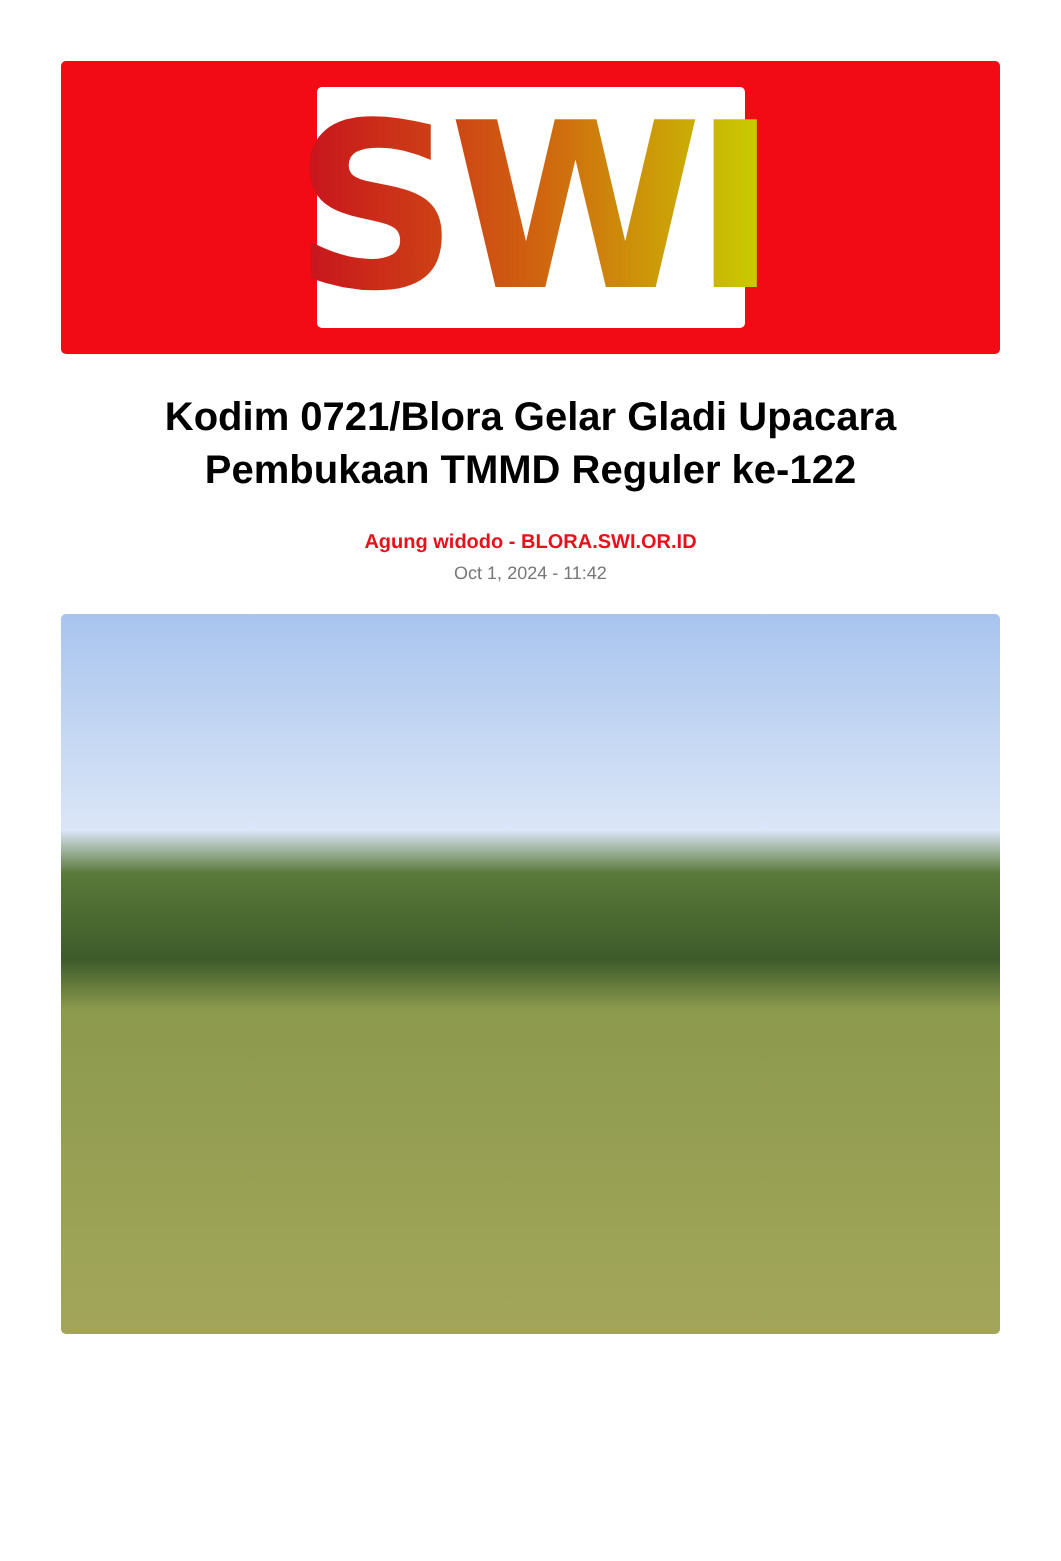SWI
Kodim 0721/Blora Gelar Gladi Upacara Pembukaan TMMD Reguler ke-122
Agung widodo - BLORA.SWI.OR.ID
Oct 1, 2024 - 11:42